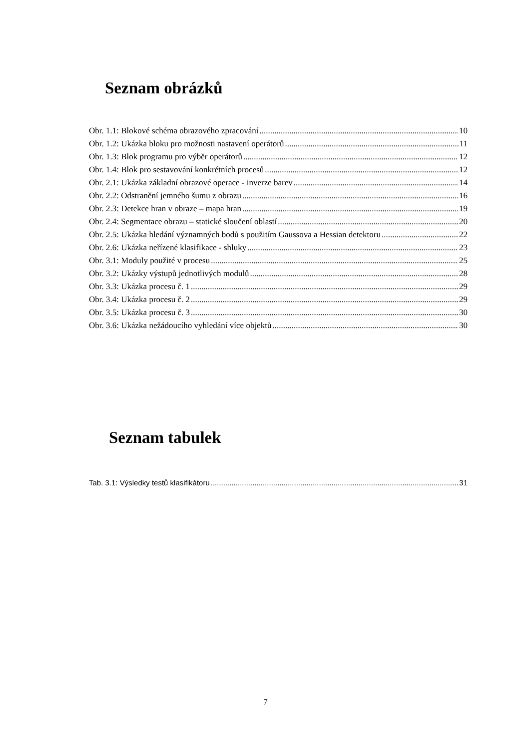Seznam obrázků
Obr. 1.1: Blokové schéma obrazového zpracování 10
Obr. 1.2: Ukázka bloku pro možnosti nastavení operátorů 11
Obr. 1.3: Blok programu pro výběr operátorů 12
Obr. 1.4: Blok pro sestavování konkrétních procesů 12
Obr. 2.1: Ukázka základní obrazové operace - inverze barev 14
Obr. 2.2: Odstranění jemného šumu z obrazu 16
Obr. 2.3: Detekce hran v obraze – mapa hran 19
Obr. 2.4: Segmentace obrazu – statické sloučení oblastí 20
Obr. 2.5: Ukázka hledání významných bodů s použitím Gaussova a Hessian detektoru 22
Obr. 2.6: Ukázka neřízené klasifikace - shluky 23
Obr. 3.1: Moduly použité v procesu 25
Obr. 3.2: Ukázky výstupů jednotlivých modulů 28
Obr. 3.3: Ukázka procesu č. 1 29
Obr. 3.4: Ukázka procesu č. 2 29
Obr. 3.5: Ukázka procesu č. 3 30
Obr. 3.6: Ukázka nežádoucího vyhledání více objektů 30
Seznam tabulek
Tab. 3.1: Výsledky testů klasifikátoru 31
7